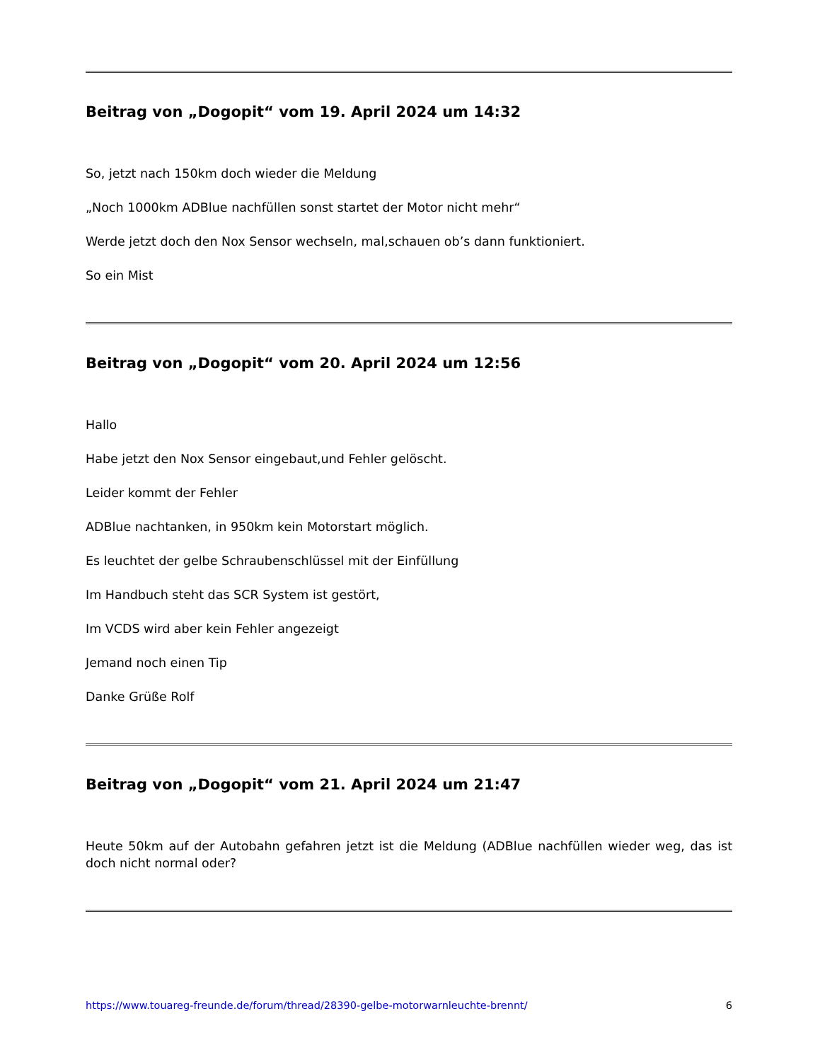Beitrag von „Dogopit“ vom 19. April 2024 um 14:32
So, jetzt nach 150km doch wieder die Meldung
„Noch 1000km ADBlue nachfüllen sonst startet der Motor nicht mehr“
Werde jetzt doch den Nox Sensor wechseln, mal,schauen ob’s dann funktioniert.
So ein Mist
Beitrag von „Dogopit“ vom 20. April 2024 um 12:56
Hallo
Habe jetzt den Nox Sensor eingebaut,und Fehler gelöscht.
Leider kommt der Fehler
ADBlue nachtanken, in 950km kein Motorstart möglich.
Es leuchtet der gelbe Schraubenschlüssel mit der Einfüllung
Im Handbuch steht das SCR System ist gestört,
Im VCDS wird aber kein Fehler angezeigt
Jemand noch einen Tip
Danke Grüße Rolf
Beitrag von „Dogopit“ vom 21. April 2024 um 21:47
Heute 50km auf der Autobahn gefahren jetzt ist die Meldung (ADBlue nachfüllen wieder weg, das ist doch nicht normal oder?
https://www.touareg-freunde.de/forum/thread/28390-gelbe-motorwarnleuchte-brennt/ 6